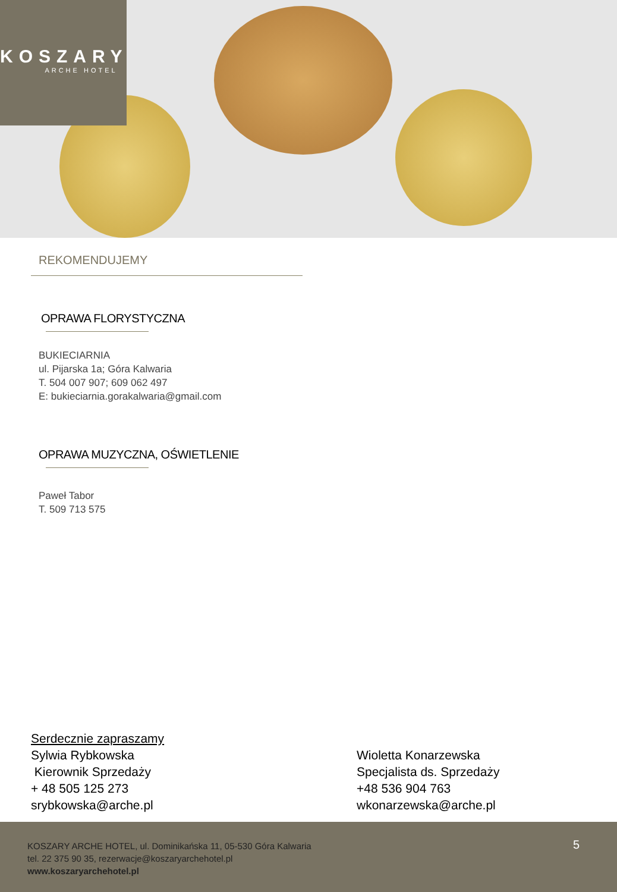KOSZARY
ARCHE HOTEL
REKOMENDUJEMY
OPRAWA FLORYSTYCZNA
BUKIECIARNIA
ul. Pijarska 1a; Góra Kalwaria
T. 504 007 907; 609 062 497
E: bukieciarnia.gorakalwaria@gmail.com
OPRAWA MUZYCZNA, OŚWIETLENIE
Paweł Tabor
T. 509 713 575
Serdecznie zapraszamy
Sylwia Rybkowska
Kierownik Sprzedaży
+ 48 505 125 273
srybkowska@arche.pl
Wioletta Konarzewska
Specjalista ds. Sprzedaży
+48 536 904 763
wkonarzewska@arche.pl
KOSZARY ARCHE HOTEL, ul. Dominikańska 11, 05-530 Góra Kalwaria
tel. 22 375 90 35, rezerwacje@koszaryarchehotel.pl
www.koszaryarchehotel.pl
5